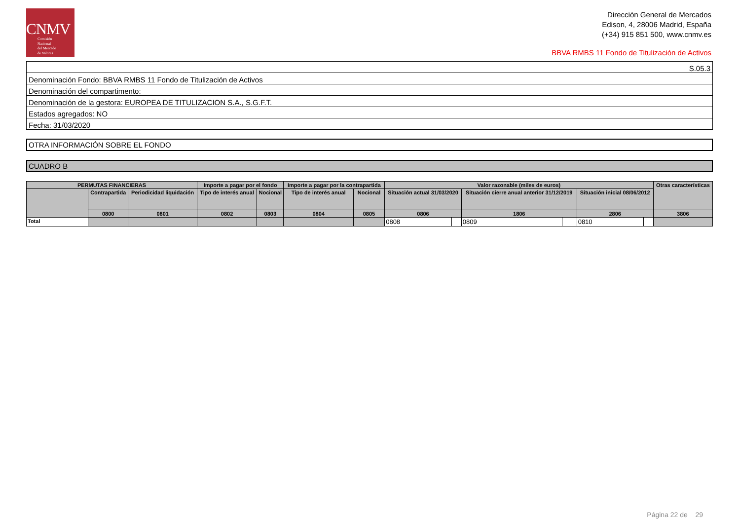CNMV
Comisión
Nacional
del Mercado
de Valores
Dirección General de Mercados
Edison, 4, 28006 Madrid, España
(+34) 915 851 500, www.cnmv.es
BBVA RMBS 11 Fondo de Titulización de Activos
| S.05.3 |
| Denominación Fondo: BBVA RMBS 11 Fondo de Titulización de Activos |
| Denominación del compartimento: |
| Denominación de la gestora: EUROPEA DE TITULIZACION S.A., S.G.F.T. |
| Estados agregados: NO |
| Fecha: 31/03/2020 |
OTRA INFORMACIÓN SOBRE EL FONDO
CUADRO B
| PERMUTAS FINANCIERAS | | | Importe a pagar por el fondo | | Importe a pagar por la contrapartida | | Valor razonable (miles de euros) | | | | | | Otras características |
| --- | --- | --- | --- | --- | --- | --- | --- | --- | --- | --- | --- | --- | --- |
| | Contrapartida | Periodicidad liquidación | Tipo de interés anual | Nocional | Tipo de interés anual | Nocional | Situación actual 31/03/2020 | | Situación cierre anual anterior 31/12/2019 | | Situación inicial 08/06/2012 | | |
| | 0800 | 0801 | 0802 | 0803 | 0804 | 0805 | 0806 | | 1806 | | 2806 | | 3806 |
| Total | | | | | | | 0808 | | 0809 | | 0810 | | |
Página 22 de 29